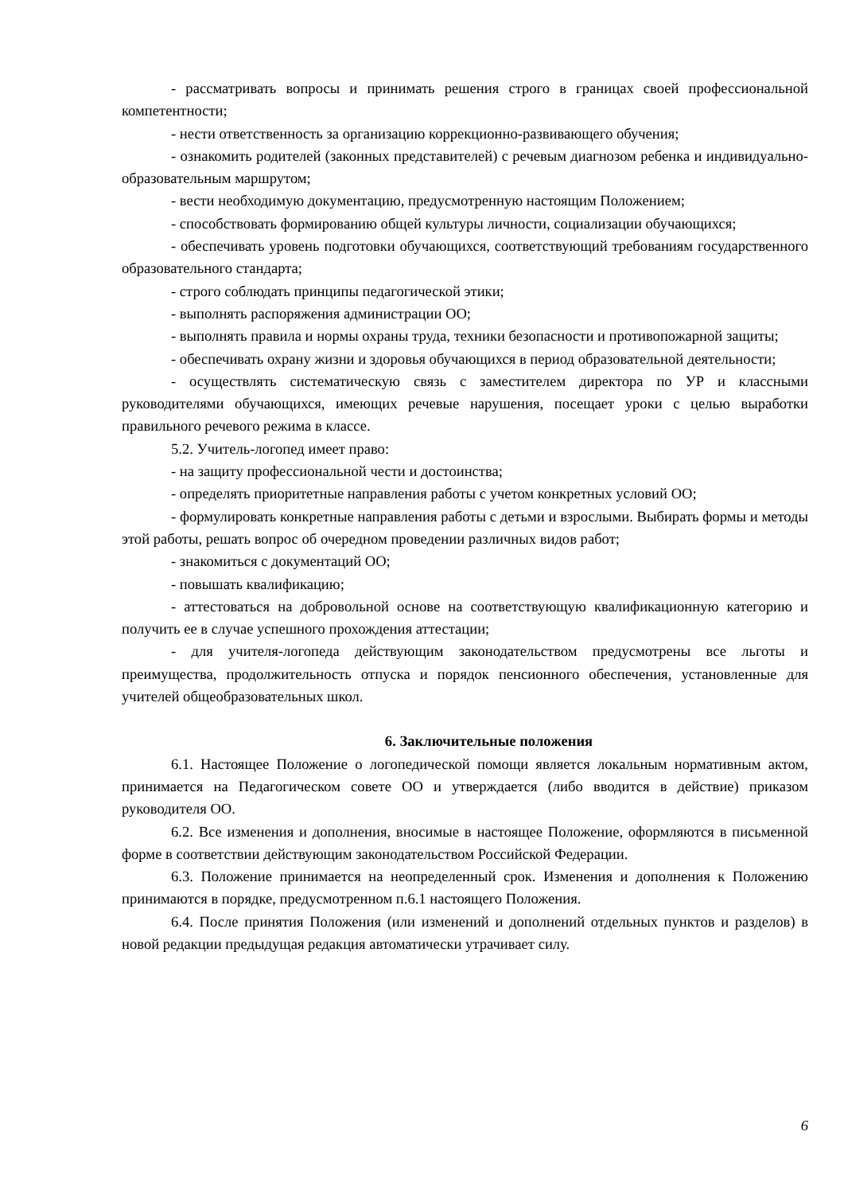- рассматривать вопросы и принимать решения строго в границах своей профессиональной компетентности;
- нести ответственность за организацию коррекционно-развивающего обучения;
- ознакомить родителей (законных представителей) с речевым диагнозом ребенка и индивидуально-образовательным маршрутом;
- вести необходимую документацию, предусмотренную настоящим Положением;
- способствовать формированию общей культуры личности, социализации обучающихся;
- обеспечивать уровень подготовки обучающихся, соответствующий требованиям государственного образовательного стандарта;
- строго соблюдать принципы педагогической этики;
- выполнять распоряжения администрации ОО;
- выполнять правила и нормы охраны труда, техники безопасности и противопожарной защиты;
- обеспечивать охрану жизни и здоровья обучающихся в период образовательной деятельности;
- осуществлять систематическую связь с заместителем директора по УР и классными руководителями обучающихся, имеющих речевые нарушения, посещает уроки с целью выработки правильного речевого режима в классе.
5.2. Учитель-логопед имеет право:
- на защиту профессиональной чести и достоинства;
- определять приоритетные направления работы с учетом конкретных условий ОО;
- формулировать конкретные направления работы с детьми и взрослыми. Выбирать формы и методы этой работы, решать вопрос об очередном проведении различных видов работ;
- знакомиться с документаций ОО;
- повышать квалификацию;
- аттестоваться на добровольной основе на соответствующую квалификационную категорию и получить ее в случае успешного прохождения аттестации;
- для учителя-логопеда действующим законодательством предусмотрены все льготы и преимущества, продолжительность отпуска и порядок пенсионного обеспечения, установленные для учителей общеобразовательных школ.
6. Заключительные положения
6.1. Настоящее Положение о логопедической помощи является локальным нормативным актом, принимается на Педагогическом совете ОО и утверждается (либо вводится в действие) приказом руководителя ОО.
6.2. Все изменения и дополнения, вносимые в настоящее Положение, оформляются в письменной форме в соответствии действующим законодательством Российской Федерации.
6.3. Положение принимается на неопределенный срок. Изменения и дополнения к Положению принимаются в порядке, предусмотренном п.6.1 настоящего Положения.
6.4. После принятия Положения (или изменений и дополнений отдельных пунктов и разделов) в новой редакции предыдущая редакция автоматически утрачивает силу.
6